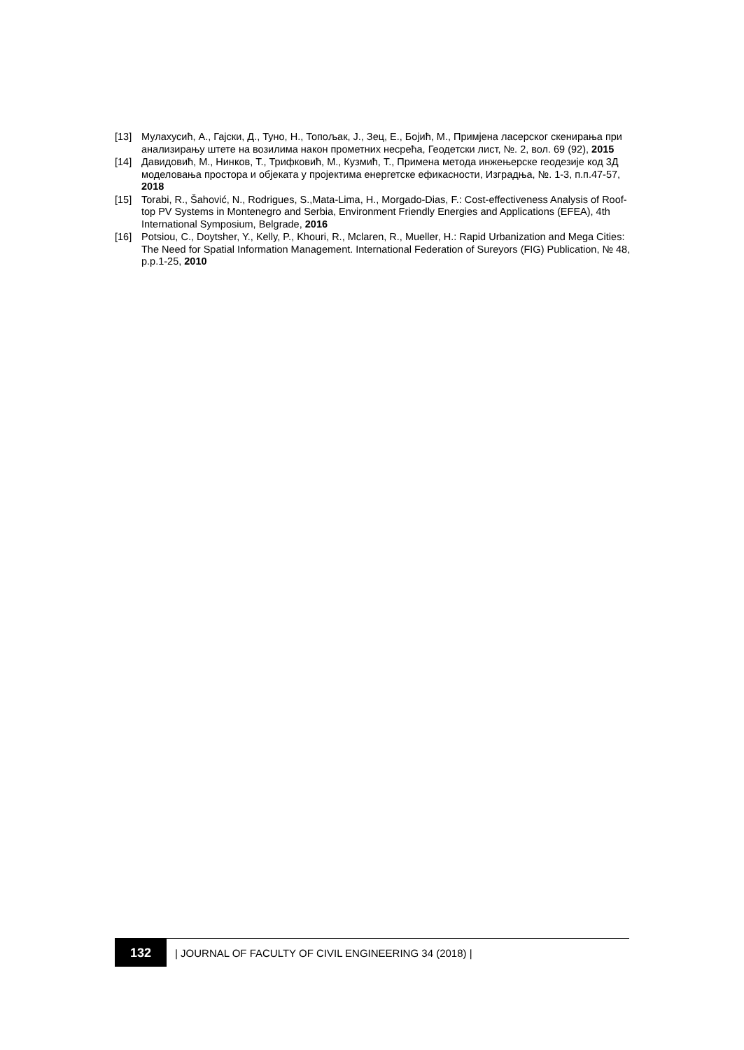[13] Мулахусић, А., Гајски, Д., Туно, Н., Топољак, Ј., Зец, Е., Бојић, М., Примјена ласерског скенирања при анализирању штете на возилима након прометних несрећа, Геодетски лист, №. 2, вол. 69 (92), 2015
[14] Давидовић, М., Нинков, Т., Трифковић, М., Кузмић, Т., Примена метода инжењерске геодезије код 3Д моделовања простора и објеката у пројектима енергетске ефикасности, Изградња, №. 1-3, п.п.47-57, 2018
[15] Torabi, R., Šahović, N., Rodrigues, S.,Mata-Lima, H., Morgado-Dias, F.: Cost-effectiveness Analysis of Roof-top PV Systems in Montenegro and Serbia, Environment Friendly Energies and Applications (EFEA), 4th International Symposium, Belgrade, 2016
[16] Potsiou, C., Doytsher, Y., Kelly, P., Khouri, R., Mclaren, R., Mueller, H.: Rapid Urbanization and Mega Cities: The Need for Spatial Information Management. International Federation of Sureyors (FIG) Publication, № 48, p.p.1-25, 2010
132
| JOURNAL OF FACULTY OF CIVIL ENGINEERING 34 (2018) |